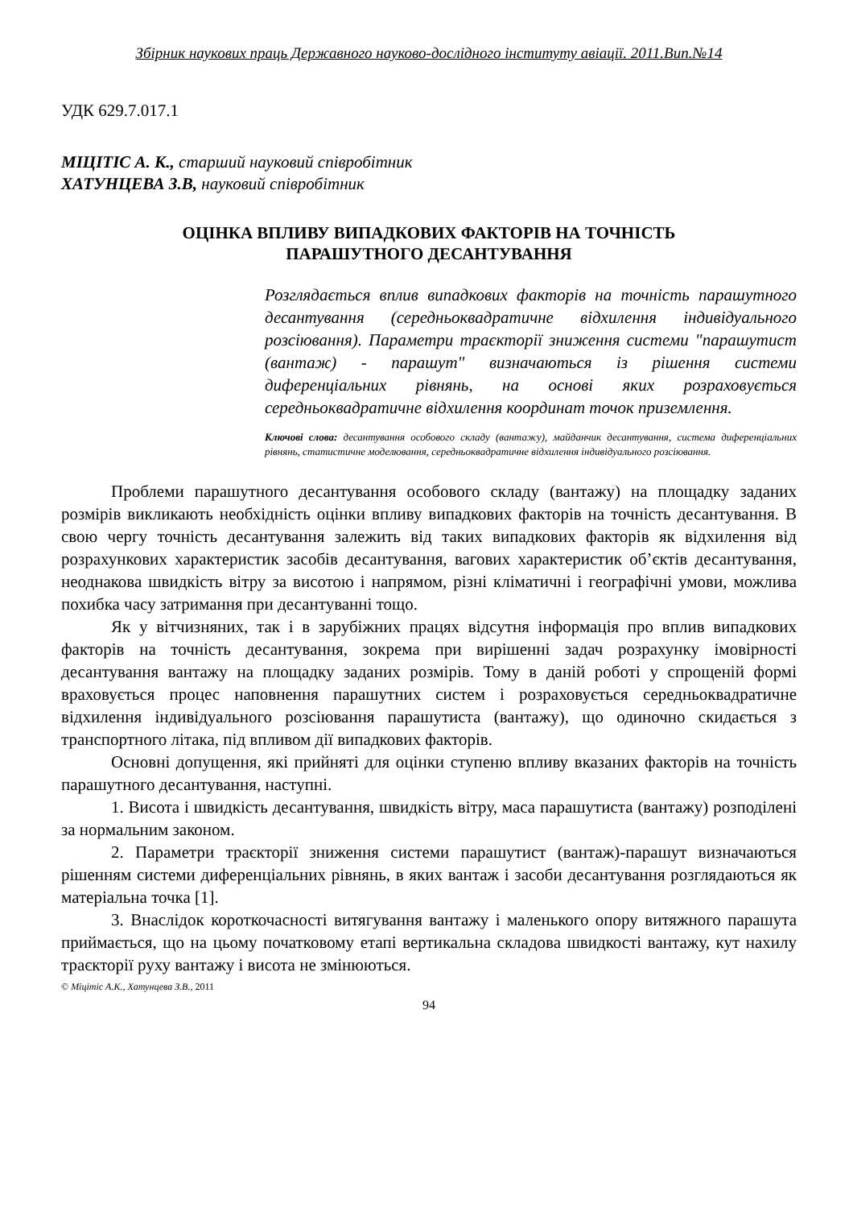Збірник наукових праць Державного науково-дослідного інституту авіації. 2011.Вип.№14
УДК 629.7.017.1
МІЦІТІС А. К., старший науковий співробітник
ХАТУНЦЕВА З.В, науковий співробітник
ОЦІНКА ВПЛИВУ ВИПАДКОВИХ ФАКТОРІВ НА ТОЧНІСТЬ
ПАРАШУТНОГО ДЕСАНТУВАННЯ
Розглядається вплив випадкових факторів на точність парашутного десантування (середньоквадратичне відхилення індивідуального розсіювання). Параметри траєкторії зниження системи "парашутист (вантаж) - парашут" визначаються із рішення системи диференціальних рівнянь, на основі яких розраховується середньоквадратичне відхилення координат точок приземлення.
Ключові слова: десантування особового складу (вантажу), майданчик десантування, система диференціальних рівнянь, статистичне моделювання, середньоквадратичне відхилення індивідуального розсіювання.
Проблеми парашутного десантування особового складу (вантажу) на площадку заданих розмірів викликають необхідність оцінки впливу випадкових факторів на точність десантування. В свою чергу точність десантування залежить від таких випадкових факторів як відхилення від розрахункових характеристик засобів десантування, вагових характеристик об’єктів десантування, неоднакова швидкість вітру за висотою і напрямом, різні кліматичні і географічні умови, можлива похибка часу затримання при десантуванні тощо.
Як у вітчизняних, так і в зарубіжних працях відсутня інформація про вплив випадкових факторів на точність десантування, зокрема при вирішенні задач розрахунку імовірності десантування вантажу на площадку заданих розмірів. Тому в даній роботі у спрощеній формі враховується процес наповнення парашутних систем і розраховується середньоквадратичне відхилення індивідуального розсіювання парашутиста (вантажу), що одиночно скидається з транспортного літака, під впливом дії випадкових факторів.
Основні допущення, які прийняті для оцінки ступеню впливу вказаних факторів на точність парашутного десантування, наступні.
1. Висота і швидкість десантування, швидкість вітру, маса парашутиста (вантажу) розподілені за нормальним законом.
2. Параметри траєкторії зниження системи парашутист (вантаж)-парашут визначаються рішенням системи диференціальних рівнянь, в яких вантаж і засоби десантування розглядаються як матеріальна точка [1].
3. Внаслідок короткочасності витягування вантажу і маленького опору витяжного парашута приймається, що на цьому початковому етапі вертикальна складова швидкості вантажу, кут нахилу траєкторії руху вантажу і висота не змінюються.
© Міцітіс А.К., Хатунцева З.В., 2011
94